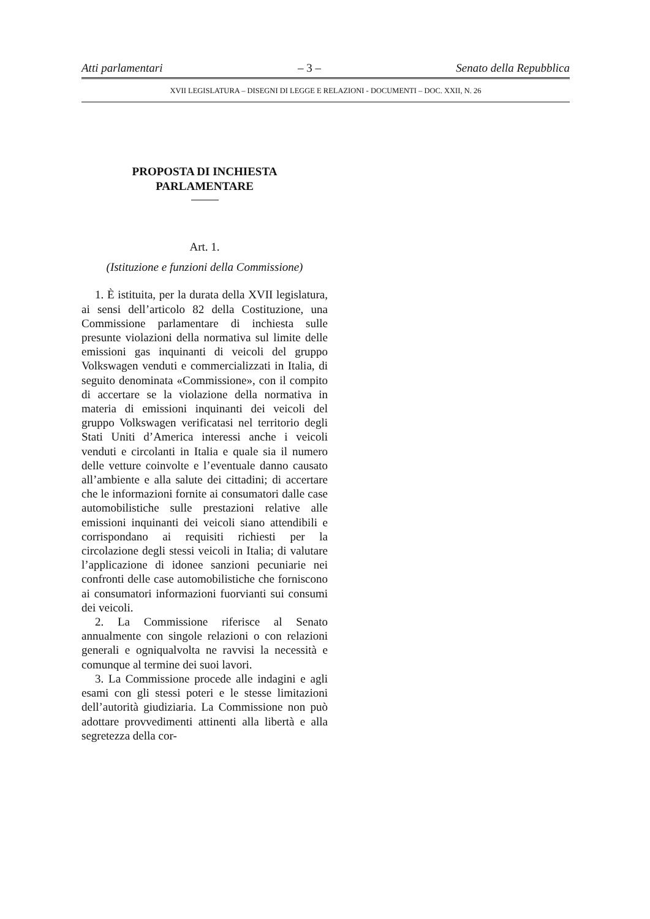Atti parlamentari – 3 – Senato della Repubblica
XVII LEGISLATURA – DISEGNI DI LEGGE E RELAZIONI - DOCUMENTI – DOC. XXII, N. 26
PROPOSTA DI INCHIESTA
PARLAMENTARE
Art. 1.
(Istituzione e funzioni della Commissione)
1. È istituita, per la durata della XVII legislatura, ai sensi dell’articolo 82 della Costituzione, una Commissione parlamentare di inchiesta sulle presunte violazioni della normativa sul limite delle emissioni gas inquinanti di veicoli del gruppo Volkswagen venduti e commercializzati in Italia, di seguito denominata «Commissione», con il compito di accertare se la violazione della normativa in materia di emissioni inquinanti dei veicoli del gruppo Volkswagen verificatasi nel territorio degli Stati Uniti d’America interessi anche i veicoli venduti e circolanti in Italia e quale sia il numero delle vetture coinvolte e l’eventuale danno causato all’ambiente e alla salute dei cittadini; di accertare che le informazioni fornite ai consumatori dalle case automobilistiche sulle prestazioni relative alle emissioni inquinanti dei veicoli siano attendibili e corrispondano ai requisiti richiesti per la circolazione degli stessi veicoli in Italia; di valutare l’applicazione di idonee sanzioni pecuniarie nei confronti delle case automobilistiche che forniscono ai consumatori informazioni fuorvianti sui consumi dei veicoli.
2. La Commissione riferisce al Senato annualmente con singole relazioni o con relazioni generali e ogniqualvolta ne ravvisi la necessità e comunque al termine dei suoi lavori.
3. La Commissione procede alle indagini e agli esami con gli stessi poteri e le stesse limitazioni dell’autorità giudiziaria. La Commissione non può adottare provvedimenti attinenti alla libertà e alla segretezza della cor-